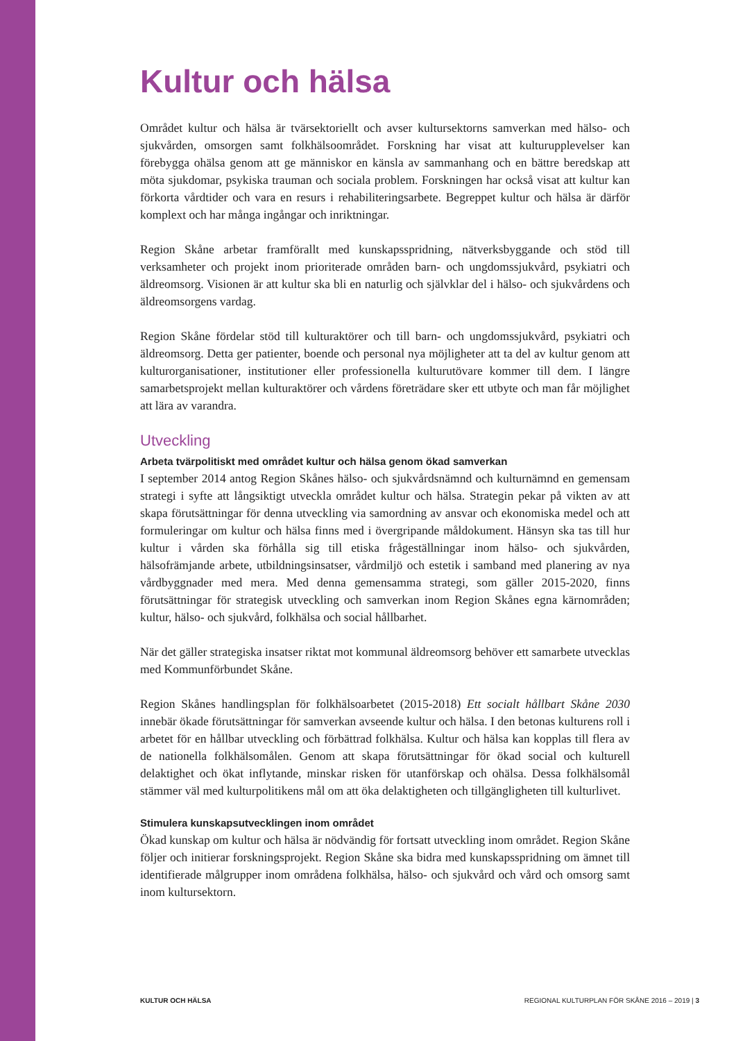Kultur och hälsa
Området kultur och hälsa är tvärsektoriellt och avser kultursektorns samverkan med hälso- och sjukvården, omsorgen samt folkhälsoområdet. Forskning har visat att kulturupplevelser kan förebygga ohälsa genom att ge människor en känsla av sammanhang och en bättre beredskap att möta sjukdomar, psykiska trauman och sociala problem. Forskningen har också visat att kultur kan förkorta vårdtider och vara en resurs i rehabiliteringsarbete. Begreppet kultur och hälsa är därför komplext och har många ingångar och inriktningar.
Region Skåne arbetar framförallt med kunskapsspridning, nätverksbyggande och stöd till verksamheter och projekt inom prioriterade områden barn- och ungdomssjukvård, psykiatri och äldreomsorg. Visionen är att kultur ska bli en naturlig och självklar del i hälso- och sjukvårdens och äldreomsorgens vardag.
Region Skåne fördelar stöd till kulturaktörer och till barn- och ungdomssjukvård, psykiatri och äldreomsorg. Detta ger patienter, boende och personal nya möjligheter att ta del av kultur genom att kulturorganisationer, institutioner eller professionella kulturutövare kommer till dem. I längre samarbetsprojekt mellan kulturaktörer och vårdens företrädare sker ett utbyte och man får möjlighet att lära av varandra.
Utveckling
Arbeta tvärpolitiskt med området kultur och hälsa genom ökad samverkan
I september 2014 antog Region Skånes hälso- och sjukvårdsnämnd och kulturnämnd en gemensam strategi i syfte att långsiktigt utveckla området kultur och hälsa. Strategin pekar på vikten av att skapa förutsättningar för denna utveckling via samordning av ansvar och ekonomiska medel och att formuleringar om kultur och hälsa finns med i övergripande måldokument. Hänsyn ska tas till hur kultur i vården ska förhålla sig till etiska frågeställningar inom hälso- och sjukvården, hälsofrämjande arbete, utbildningsinsatser, vårdmiljö och estetik i samband med planering av nya vårdbyggnader med mera. Med denna gemensamma strategi, som gäller 2015-2020, finns förutsättningar för strategisk utveckling och samverkan inom Region Skånes egna kärnområden; kultur, hälso- och sjukvård, folkhälsa och social hållbarhet.
När det gäller strategiska insatser riktat mot kommunal äldreomsorg behöver ett samarbete utvecklas med Kommunförbundet Skåne.
Region Skånes handlingsplan för folkhälsoarbetet (2015-2018) Ett socialt hållbart Skåne 2030 innebär ökade förutsättningar för samverkan avseende kultur och hälsa. I den betonas kulturens roll i arbetet för en hållbar utveckling och förbättrad folkhälsa. Kultur och hälsa kan kopplas till flera av de nationella folkhälsomålen. Genom att skapa förutsättningar för ökad social och kulturell delaktighet och ökat inflytande, minskar risken för utanförskap och ohälsa. Dessa folkhälsomål stämmer väl med kulturpolitikens mål om att öka delaktigheten och tillgängligheten till kulturlivet.
Stimulera kunskapsutvecklingen inom området
Ökad kunskap om kultur och hälsa är nödvändig för fortsatt utveckling inom området. Region Skåne följer och initierar forskningsprojekt. Region Skåne ska bidra med kunskapsspridning om ämnet till identifierade målgrupper inom områdena folkhälsa, hälso- och sjukvård och vård och omsorg samt inom kultursektorn.
KULTUR OCH HÄLSA REGIONAL KULTURPLAN FÖR SKÅNE 2016 – 2019 | 3